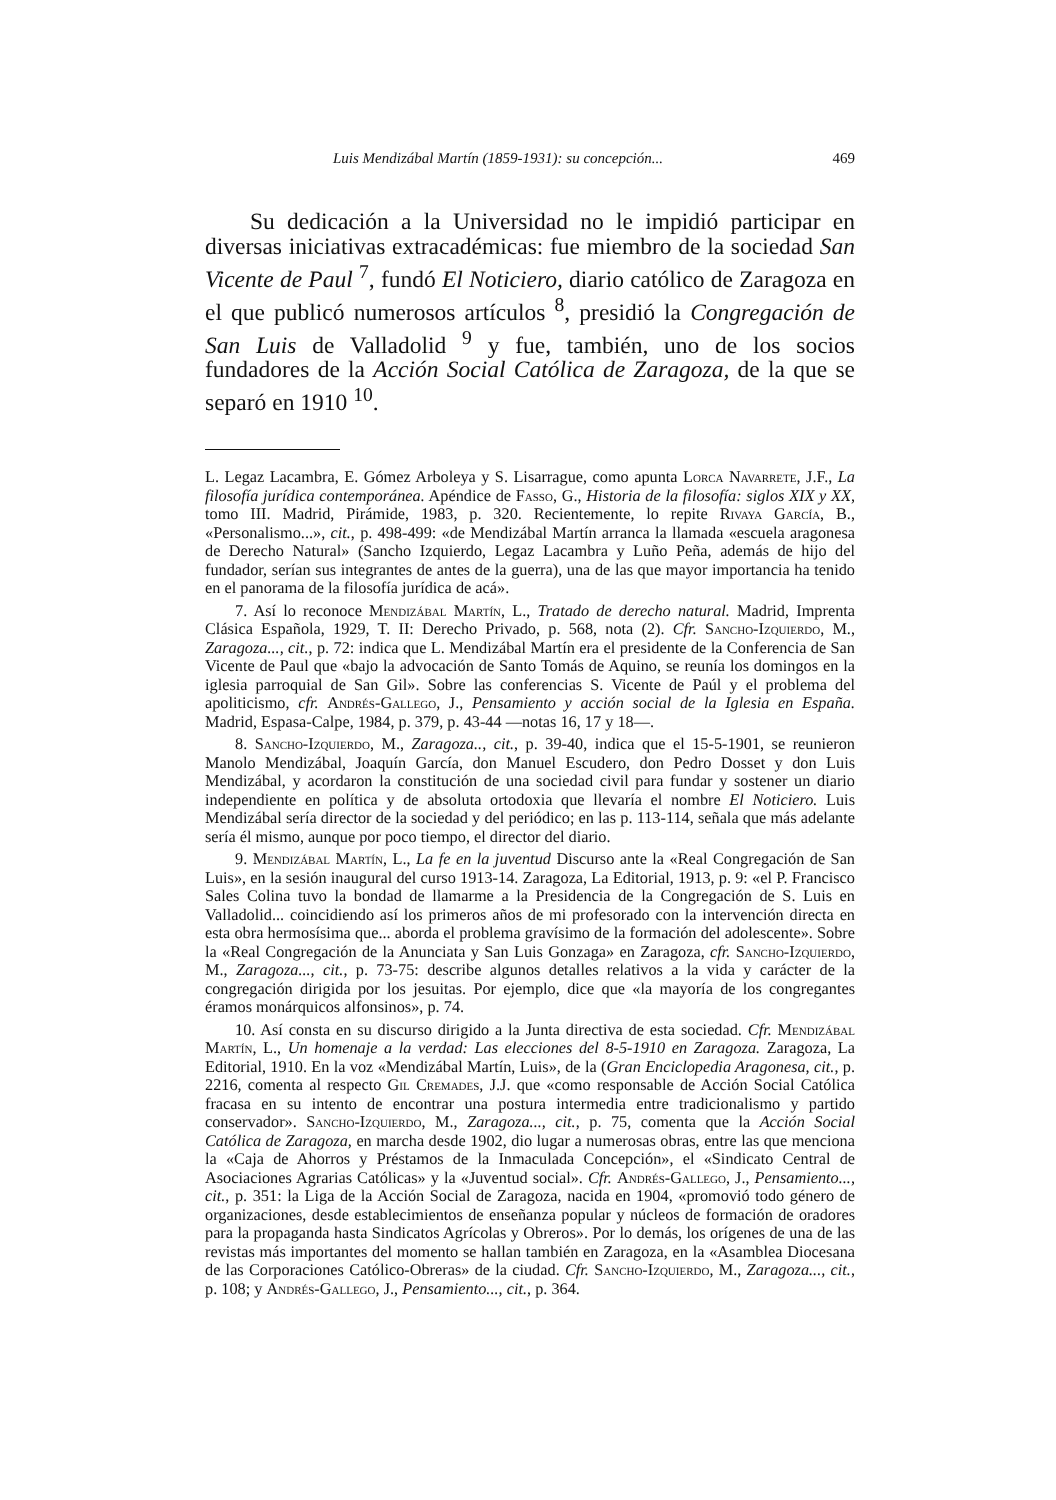Luis Mendizábal Martín (1859-1931): su concepción... 469
Su dedicación a la Universidad no le impidió participar en diversas iniciativas extracadémicas: fue miembro de la sociedad San Vicente de Paul <sup>7</sup>, fundó El Noticiero, diario católico de Zaragoza en el que publicó numerosos artículos <sup>8</sup>, presidió la Congregación de San Luis de Valladolid <sup>9</sup> y fue, también, uno de los socios fundadores de la Acción Social Católica de Zaragoza, de la que se separó en 1910 <sup>10</sup>.
L. Legaz Lacambra, E. Gómez Arboleya y S. Lisarrague, como apunta Lorca Navarrete, J.F., La filosofía jurídica contemporánea. Apéndice de Fasso, G., Historia de la filosofía: siglos XIX y XX, tomo III. Madrid, Pirámide, 1983, p. 320. Recientemente, lo repite Rivaya García, B., «Personalismo...», cit., p. 498-499: «de Mendizábal Martín arranca la llamada «escuela aragonesa de Derecho Natural» (Sancho Izquierdo, Legaz Lacambra y Luño Peña, además de hijo del fundador, serían sus integrantes de antes de la guerra), una de las que mayor importancia ha tenido en el panorama de la filosofía jurídica de acá».
7. Así lo reconoce Mendizábal Martín, L., Tratado de derecho natural. Madrid, Imprenta Clásica Española, 1929, T. II: Derecho Privado, p. 568, nota (2). Cfr. Sancho-Izquierdo, M., Zaragoza..., cit., p. 72: indica que L. Mendizábal Martín era el presidente de la Conferencia de San Vicente de Paul que «bajo la advocación de Santo Tomás de Aquino, se reunía los domingos en la iglesia parroquial de San Gil». Sobre las conferencias S. Vicente de Paúl y el problema del apoliticismo, cfr. Andrés-Gallego, J., Pensamiento y acción social de la Iglesia en España. Madrid, Espasa-Calpe, 1984, p. 379, p. 43-44 —notas 16, 17 y 18—.
8. Sancho-Izquierdo, M., Zaragoza.., cit., p. 39-40, indica que el 15-5-1901, se reunieron Manolo Mendizábal, Joaquín García, don Manuel Escudero, don Pedro Dosset y don Luis Mendizábal, y acordaron la constitución de una sociedad civil para fundar y sostener un diario independiente en política y de absoluta ortodoxia que llevaría el nombre El Noticiero. Luis Mendizábal sería director de la sociedad y del periódico; en las p. 113-114, señala que más adelante sería él mismo, aunque por poco tiempo, el director del diario.
9. Mendizábal Martín, L., La fe en la juventud Discurso ante la «Real Congregación de San Luis», en la sesión inaugural del curso 1913-14. Zaragoza, La Editorial, 1913, p. 9: «el P. Francisco Sales Colina tuvo la bondad de llamarme a la Presidencia de la Congregación de S. Luis en Valladolid... coincidiendo así los primeros años de mi profesorado con la intervención directa en esta obra hermosísima que... aborda el problema gravísimo de la formación del adolescente». Sobre la «Real Congregación de la Anunciata y San Luis Gonzaga» en Zaragoza, cfr. Sancho-Izquierdo, M., Zaragoza..., cit., p. 73-75: describe algunos detalles relativos a la vida y carácter de la congregación dirigida por los jesuitas. Por ejemplo, dice que «la mayoría de los congregantes éramos monárquicos alfonsinos», p. 74.
10. Así consta en su discurso dirigido a la Junta directiva de esta sociedad. Cfr. Mendizábal Martín, L., Un homenaje a la verdad: Las elecciones del 8-5-1910 en Zaragoza. Zaragoza, La Editorial, 1910. En la voz «Mendizábal Martín, Luis», de la (Gran Enciclopedia Aragonesa, cit., p. 2216, comenta al respecto Gil Cremades, J.J. que «como responsable de Acción Social Católica fracasa en su intento de encontrar una postura intermedia entre tradicionalismo y partido conservador». Sancho-Izquierdo, M., Zaragoza..., cit., p. 75, comenta que la Acción Social Católica de Zaragoza, en marcha desde 1902, dio lugar a numerosas obras, entre las que menciona la «Caja de Ahorros y Préstamos de la Inmaculada Concepción», el «Sindicato Central de Asociaciones Agrarias Católicas» y la «Juventud social». Cfr. Andrés-Gallego, J., Pensamiento..., cit., p. 351: la Liga de la Acción Social de Zaragoza, nacida en 1904, «promovió todo género de organizaciones, desde establecimientos de enseñanza popular y núcleos de formación de oradores para la propaganda hasta Sindicatos Agrícolas y Obreros». Por lo demás, los orígenes de una de las revistas más importantes del momento se hallan también en Zaragoza, en la «Asamblea Diocesana de las Corporaciones Católico-Obreras» de la ciudad. Cfr. Sancho-Izquierdo, M., Zaragoza..., cit., p. 108; y Andrés-Gallego, J., Pensamiento..., cit., p. 364.